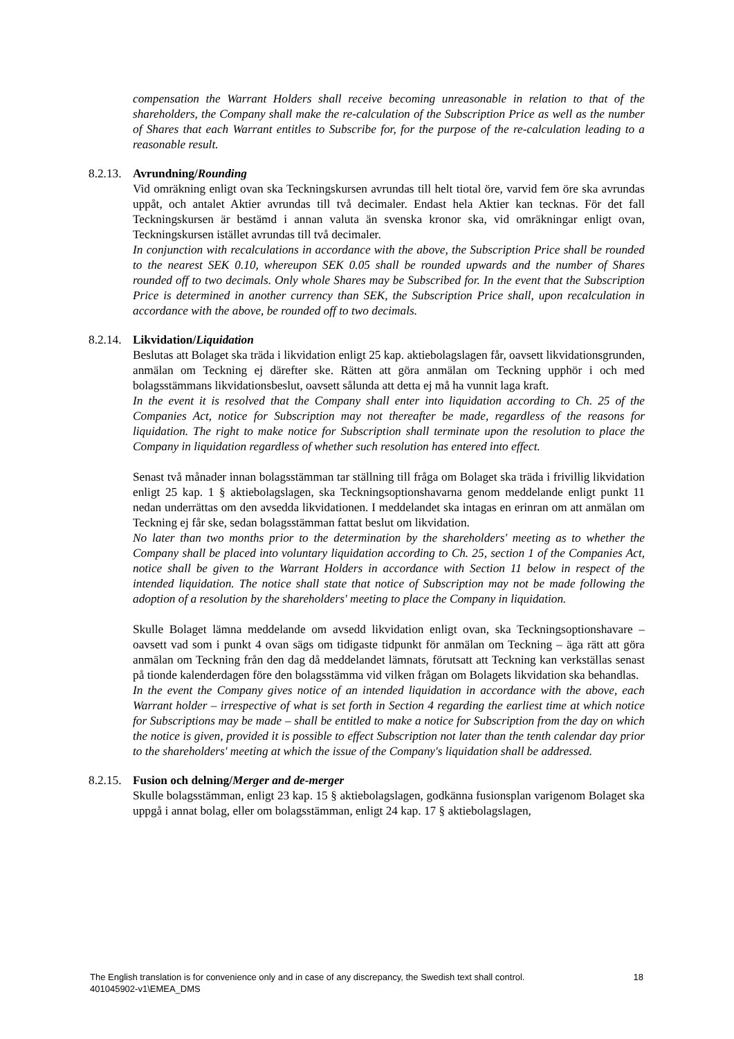compensation the Warrant Holders shall receive becoming unreasonable in relation to that of the shareholders, the Company shall make the re-calculation of the Subscription Price as well as the number of Shares that each Warrant entitles to Subscribe for, for the purpose of the re-calculation leading to a reasonable result.
8.2.13. Avrundning/Rounding
Vid omräkning enligt ovan ska Teckningskursen avrundas till helt tiotal öre, varvid fem öre ska avrundas uppåt, och antalet Aktier avrundas till två decimaler. Endast hela Aktier kan tecknas. För det fall Teckningskursen är bestämd i annan valuta än svenska kronor ska, vid omräkningar enligt ovan, Teckningskursen istället avrundas till två decimaler.
In conjunction with recalculations in accordance with the above, the Subscription Price shall be rounded to the nearest SEK 0.10, whereupon SEK 0.05 shall be rounded upwards and the number of Shares rounded off to two decimals. Only whole Shares may be Subscribed for. In the event that the Subscription Price is determined in another currency than SEK, the Subscription Price shall, upon recalculation in accordance with the above, be rounded off to two decimals.
8.2.14. Likvidation/Liquidation
Beslutas att Bolaget ska träda i likvidation enligt 25 kap. aktiebolagslagen får, oavsett likvidationsgrunden, anmälan om Teckning ej därefter ske. Rätten att göra anmälan om Teckning upphör i och med bolagsstämmans likvidationsbeslut, oavsett sålunda att detta ej må ha vunnit laga kraft.
In the event it is resolved that the Company shall enter into liquidation according to Ch. 25 of the Companies Act, notice for Subscription may not thereafter be made, regardless of the reasons for liquidation. The right to make notice for Subscription shall terminate upon the resolution to place the Company in liquidation regardless of whether such resolution has entered into effect.
Senast två månader innan bolagsstämman tar ställning till fråga om Bolaget ska träda i frivillig likvidation enligt 25 kap. 1 § aktiebolagslagen, ska Teckningsoptionshavarna genom meddelande enligt punkt 11 nedan underrättas om den avsedda likvidationen. I meddelandet ska intagas en erinran om att anmälan om Teckning ej får ske, sedan bolagsstämman fattat beslut om likvidation.
No later than two months prior to the determination by the shareholders' meeting as to whether the Company shall be placed into voluntary liquidation according to Ch. 25, section 1 of the Companies Act, notice shall be given to the Warrant Holders in accordance with Section 11 below in respect of the intended liquidation. The notice shall state that notice of Subscription may not be made following the adoption of a resolution by the shareholders' meeting to place the Company in liquidation.
Skulle Bolaget lämna meddelande om avsedd likvidation enligt ovan, ska Teckningsoptionshavare – oavsett vad som i punkt 4 ovan sägs om tidigaste tidpunkt för anmälan om Teckning – äga rätt att göra anmälan om Teckning från den dag då meddelandet lämnats, förutsatt att Teckning kan verkställas senast på tionde kalenderdagen före den bolagsstämma vid vilken frågan om Bolagets likvidation ska behandlas.
In the event the Company gives notice of an intended liquidation in accordance with the above, each Warrant holder – irrespective of what is set forth in Section 4 regarding the earliest time at which notice for Subscriptions may be made – shall be entitled to make a notice for Subscription from the day on which the notice is given, provided it is possible to effect Subscription not later than the tenth calendar day prior to the shareholders' meeting at which the issue of the Company's liquidation shall be addressed.
8.2.15. Fusion och delning/Merger and de-merger
Skulle bolagsstämman, enligt 23 kap. 15 § aktiebolagslagen, godkänna fusionsplan varigenom Bolaget ska uppgå i annat bolag, eller om bolagsstämman, enligt 24 kap. 17 § aktiebolagslagen,
The English translation is for convenience only and in case of any discrepancy, the Swedish text shall control.
18
401045902-v1\EMEA_DMS